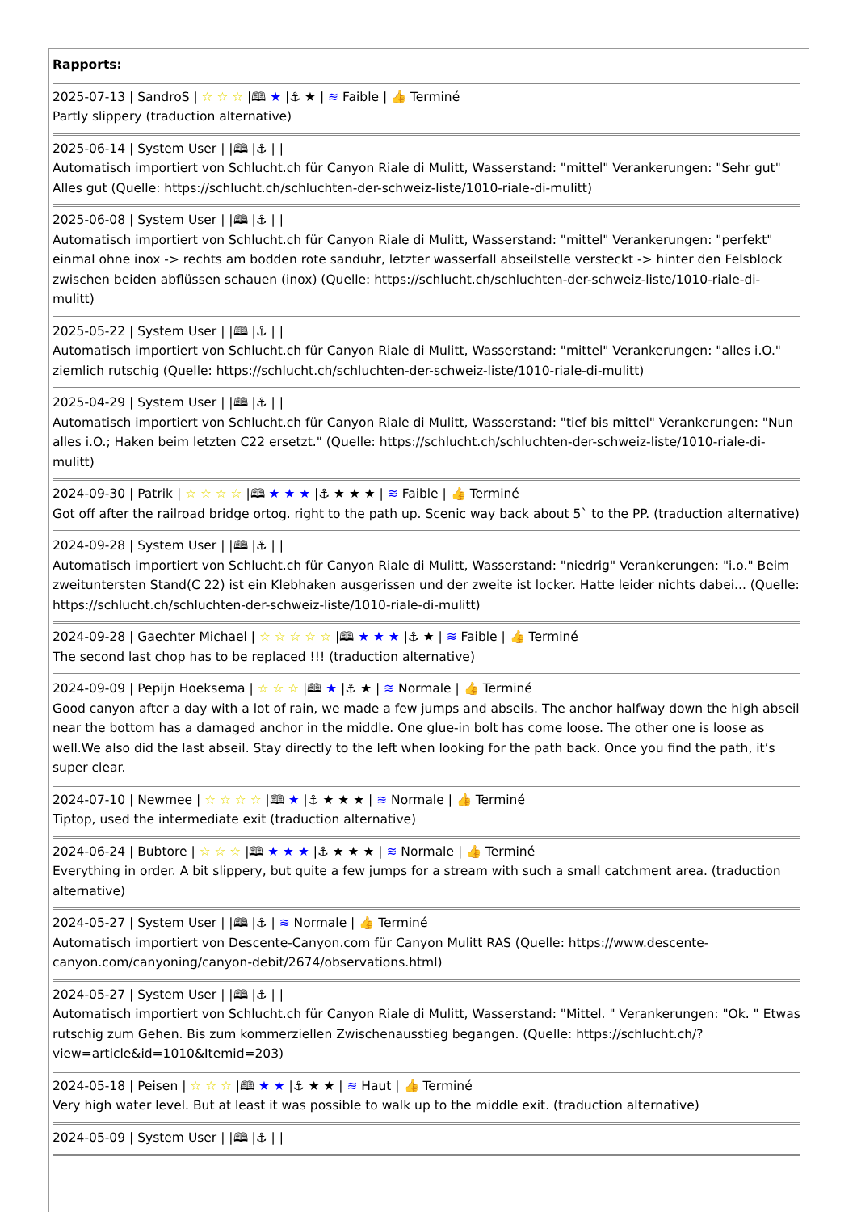| Rapports: |
| 2025-07-13 / SandroS / ☆ ☆ ☆ /🕮 ★ /⚓ ★ / ≋ Faible / 👍 Terminé Partly slippery (traduction alternative) |
| 2025-06-14 / System User / /🕮 /⚓ / / Automatisch importiert von Schlucht.ch für Canyon Riale di Mulitt, Wasserstand: "mittel" Verankerungen: "Sehr gut" Alles gut (Quelle: https://schlucht.ch/schluchten-der-schweiz-liste/1010-riale-di-mulitt) |
| 2025-06-08 / System User / /🕮 /⚓ / / Automatisch importiert von Schlucht.ch für Canyon Riale di Mulitt, Wasserstand: "mittel" Verankerungen: "perfekt" einmal ohne inox -> rechts am bodden rote sanduhr, letzter wasserfall abseilstelle versteckt -> hinter den Felsblock zwischen beiden abflüssen schauen (inox) (Quelle: https://schlucht.ch/schluchten-der-schweiz-liste/1010-riale-di-mulitt) |
| 2025-05-22 / System User / /🕮 /⚓ / / Automatisch importiert von Schlucht.ch für Canyon Riale di Mulitt, Wasserstand: "mittel" Verankerungen: "alles i.O." ziemlich rutschig (Quelle: https://schlucht.ch/schluchten-der-schweiz-liste/1010-riale-di-mulitt) |
| 2025-04-29 / System User / /🕮 /⚓ / / Automatisch importiert von Schlucht.ch für Canyon Riale di Mulitt, Wasserstand: "tief bis mittel" Verankerungen: "Nun alles i.O.; Haken beim letzten C22 ersetzt." (Quelle: https://schlucht.ch/schluchten-der-schweiz-liste/1010-riale-di-mulitt) |
| 2024-09-30 / Patrik / ☆ ☆ ☆ ☆ /🕮 ★ ★ ★ /⚓ ★ ★ ★ / ≋ Faible / 👍 Terminé Got off after the railroad bridge ortog. right to the path up. Scenic way back about 5` to the PP. (traduction alternative) |
| 2024-09-28 / System User / /🕮 /⚓ / / Automatisch importiert von Schlucht.ch für Canyon Riale di Mulitt, Wasserstand: "niedrig" Verankerungen: "i.o." Beim zweituntersten Stand(C 22) ist ein Klebhaken ausgerissen und der zweite ist locker. Hatte leider nichts dabei... (Quelle: https://schlucht.ch/schluchten-der-schweiz-liste/1010-riale-di-mulitt) |
| 2024-09-28 / Gaechter Michael / ☆ ☆ ☆ ☆ ☆ /🕮 ★ ★ ★ /⚓ ★ / ≋ Faible / 👍 Terminé The second last chop has to be replaced !!! (traduction alternative) |
| 2024-09-09 / Pepijn Hoeksema / ☆ ☆ ☆ /🕮 ★ /⚓ ★ / ≋ Normale / 👍 Terminé Good canyon after a day with a lot of rain, we made a few jumps and abseils. The anchor halfway down the high abseil near the bottom has a damaged anchor in the middle. One glue-in bolt has come loose. The other one is loose as well.We also did the last abseil. Stay directly to the left when looking for the path back. Once you find the path, it’s super clear. |
| 2024-07-10 / Newmee / ☆ ☆ ☆ ☆ /🕮 ★ /⚓ ★ ★ ★ / ≋ Normale / 👍 Terminé Tiptop, used the intermediate exit (traduction alternative) |
| 2024-06-24 / Bubtore / ☆ ☆ ☆ /🕮 ★ ★ ★ /⚓ ★ ★ ★ / ≋ Normale / 👍 Terminé Everything in order. A bit slippery, but quite a few jumps for a stream with such a small catchment area. (traduction alternative) |
| 2024-05-27 / System User / /🕮 /⚓ / ≋ Normale / 👍 Terminé Automatisch importiert von Descente-Canyon.com für Canyon Mulitt RAS (Quelle: https://www.descente-canyon.com/canyoning/canyon-debit/2674/observations.html) |
| 2024-05-27 / System User / /🕮 /⚓ / / Automatisch importiert von Schlucht.ch für Canyon Riale di Mulitt, Wasserstand: "Mittel. " Verankerungen: "Ok. " Etwas rutschig zum Gehen. Bis zum kommerziellen Zwischenausstieg begangen. (Quelle: https://schlucht.ch/?view=article&id=1010&Itemid=203) |
| 2024-05-18 / Peisen / ☆ ☆ ☆ /🕮 ★ ★ /⚓ ★ ★ / ≋ Haut / 👍 Terminé Very high water level. But at least it was possible to walk up to the middle exit. (traduction alternative) |
| 2024-05-09 / System User / /🕮 /⚓ / / |